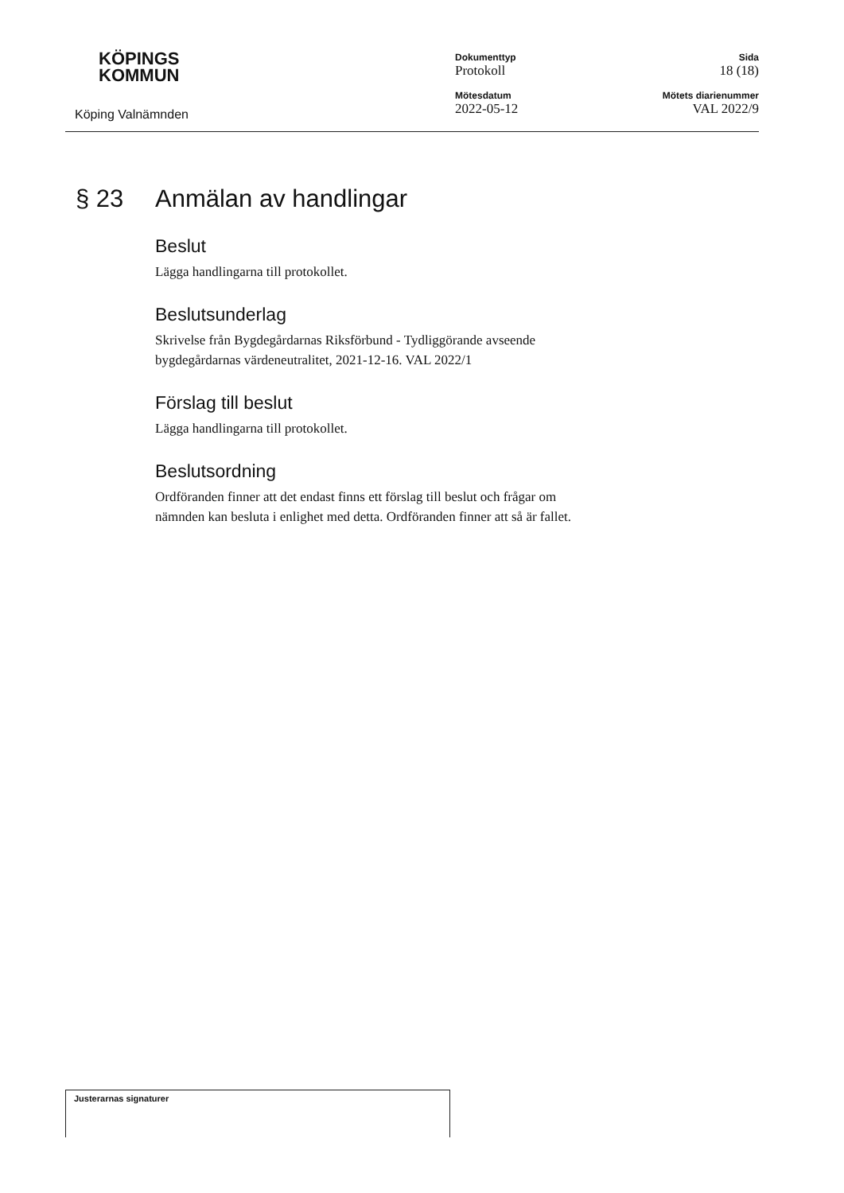KÖPINGS
KOMMUN
Köping Valnämnden
Dokumenttyp
Protokoll
Mötesdatum
2022-05-12
Sida
18 (18)
Mötets diarienummer
VAL 2022/9
§ 23 Anmälan av handlingar
Beslut
Lägga handlingarna till protokollet.
Beslutsunderlag
Skrivelse från Bygdegårdarnas Riksförbund - Tydliggörande avseende
bygdegårdarnas värdeneutralitet, 2021-12-16. VAL 2022/1
Förslag till beslut
Lägga handlingarna till protokollet.
Beslutsordning
Ordföranden finner att det endast finns ett förslag till beslut och frågar om
nämnden kan besluta i enlighet med detta. Ordföranden finner att så är fallet.
Justerarnas signaturer